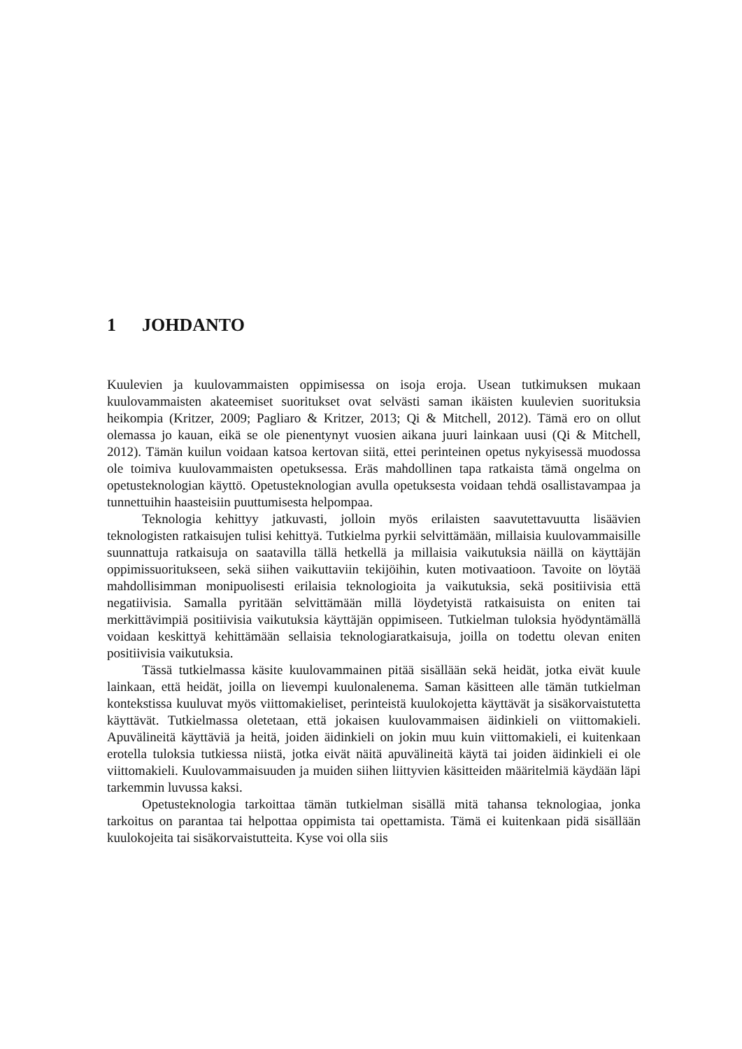1 JOHDANTO
Kuulevien ja kuulovammaisten oppimisessa on isoja eroja. Usean tutkimuksen mukaan kuulovammaisten akateemiset suoritukset ovat selvästi saman ikäisten kuulevien suorituksia heikompia (Kritzer, 2009; Pagliaro & Kritzer, 2013; Qi & Mitchell, 2012). Tämä ero on ollut olemassa jo kauan, eikä se ole pienentynyt vuosien aikana juuri lainkaan uusi (Qi & Mitchell, 2012). Tämän kuilun voidaan katsoa kertovan siitä, ettei perinteinen opetus nykyisessä muodossa ole toimiva kuulovammaisten opetuksessa. Eräs mahdollinen tapa ratkaista tämä ongelma on opetusteknologian käyttö. Opetusteknologian avulla opetuksesta voidaan tehdä osallistavampaa ja tunnettuihin haasteisiin puuttumisesta helpompaa.
Teknologia kehittyy jatkuvasti, jolloin myös erilaisten saavutettavuutta lisäävien teknologisten ratkaisujen tulisi kehittyä. Tutkielma pyrkii selvittämään, millaisia kuulovammaisille suunnattuja ratkaisuja on saatavilla tällä hetkellä ja millaisia vaikutuksia näillä on käyttäjän oppimissuoritukseen, sekä siihen vaikuttaviin tekijöihin, kuten motivaatioon. Tavoite on löytää mahdollisimman monipuolisesti erilaisia teknologioita ja vaikutuksia, sekä positiivisia että negatiivisia. Samalla pyritään selvittämään millä löydetyistä ratkaisuista on eniten tai merkittävimpiä positiivisia vaikutuksia käyttäjän oppimiseen. Tutkielman tuloksia hyödyntämällä voidaan keskittyä kehittämään sellaisia teknologiaratkaisuja, joilla on todettu olevan eniten positiivisia vaikutuksia.
Tässä tutkielmassa käsite kuulovammainen pitää sisällään sekä heidät, jotka eivät kuule lainkaan, että heidät, joilla on lievempi kuulonalenema. Saman käsitteen alle tämän tutkielman kontekstissa kuuluvat myös viittomakieliset, perinteistä kuulokojetta käyttävät ja sisäkorvaistutetta käyttävät. Tutkielmassa oletetaan, että jokaisen kuulovammaisen äidinkieli on viittomakieli. Apuvälineitä käyttäviä ja heitä, joiden äidinkieli on jokin muu kuin viittomakieli, ei kuitenkaan erotella tuloksia tutkiessa niistä, jotka eivät näitä apuvälineitä käytä tai joiden äidinkieli ei ole viittomakieli. Kuulovammaisuuden ja muiden siihen liittyvien käsitteiden määritelmiä käydään läpi tarkemmin luvussa kaksi.
Opetusteknologia tarkoittaa tämän tutkielman sisällä mitä tahansa teknologiaa, jonka tarkoitus on parantaa tai helpottaa oppimista tai opettamista. Tämä ei kuitenkaan pidä sisällään kuulokojeita tai sisäkorvaistutteita. Kyse voi olla siis